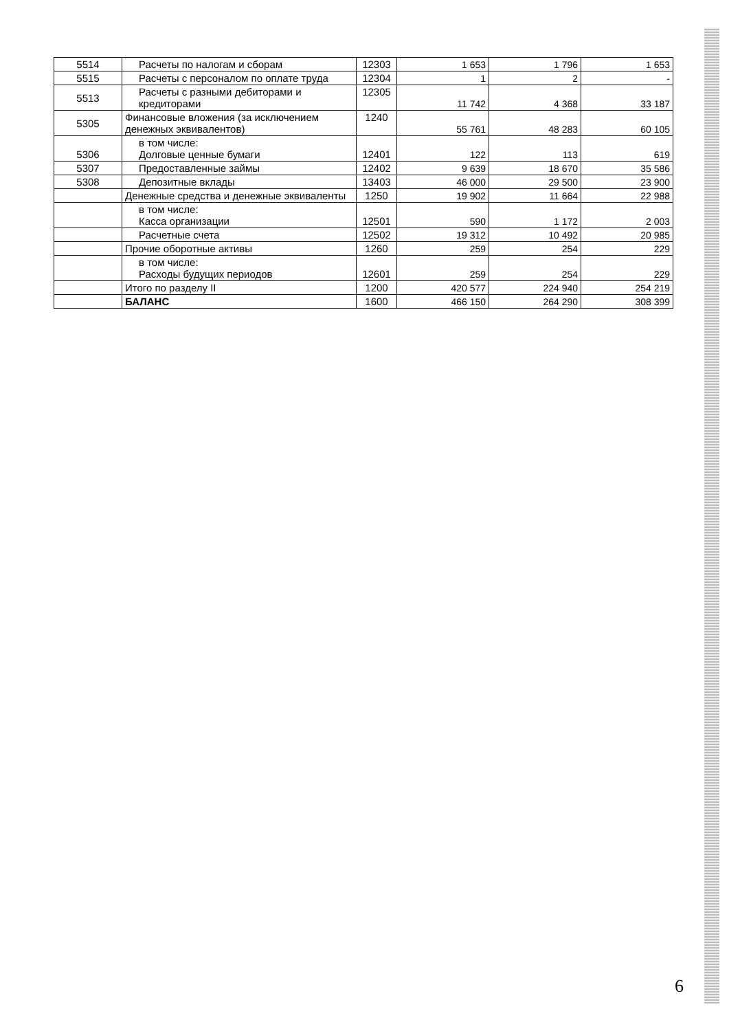| 5514 | Расчеты по налогам и сборам | 12303 | 1 653 | 1 796 | 1 653 |
| 5515 | Расчеты с персоналом по оплате труда | 12304 | 1 | 2 | - |
| 5513 | Расчеты с разными дебиторами и кредиторами | 12305 | 11 742 | 4 368 | 33 187 |
| 5305 | Финансовые вложения (за исключением денежных эквивалентов) | 1240 | 55 761 | 48 283 | 60 105 |
| 5306 | в том числе: Долговые ценные бумаги | 12401 | 122 | 113 | 619 |
| 5307 | Предоставленные займы | 12402 | 9 639 | 18 670 | 35 586 |
| 5308 | Депозитные вклады | 13403 | 46 000 | 29 500 | 23 900 |
| | Денежные средства и денежные эквиваленты | 1250 | 19 902 | 11 664 | 22 988 |
| | в том числе: Касса организации | 12501 | 590 | 1 172 | 2 003 |
| | Расчетные счета | 12502 | 19 312 | 10 492 | 20 985 |
| | Прочие оборотные активы | 1260 | 259 | 254 | 229 |
| | в том числе: Расходы будущих периодов | 12601 | 259 | 254 | 229 |
| | Итого по разделу II | 1200 | 420 577 | 224 940 | 254 219 |
| | БАЛАНС | 1600 | 466 150 | 264 290 | 308 399 |
6